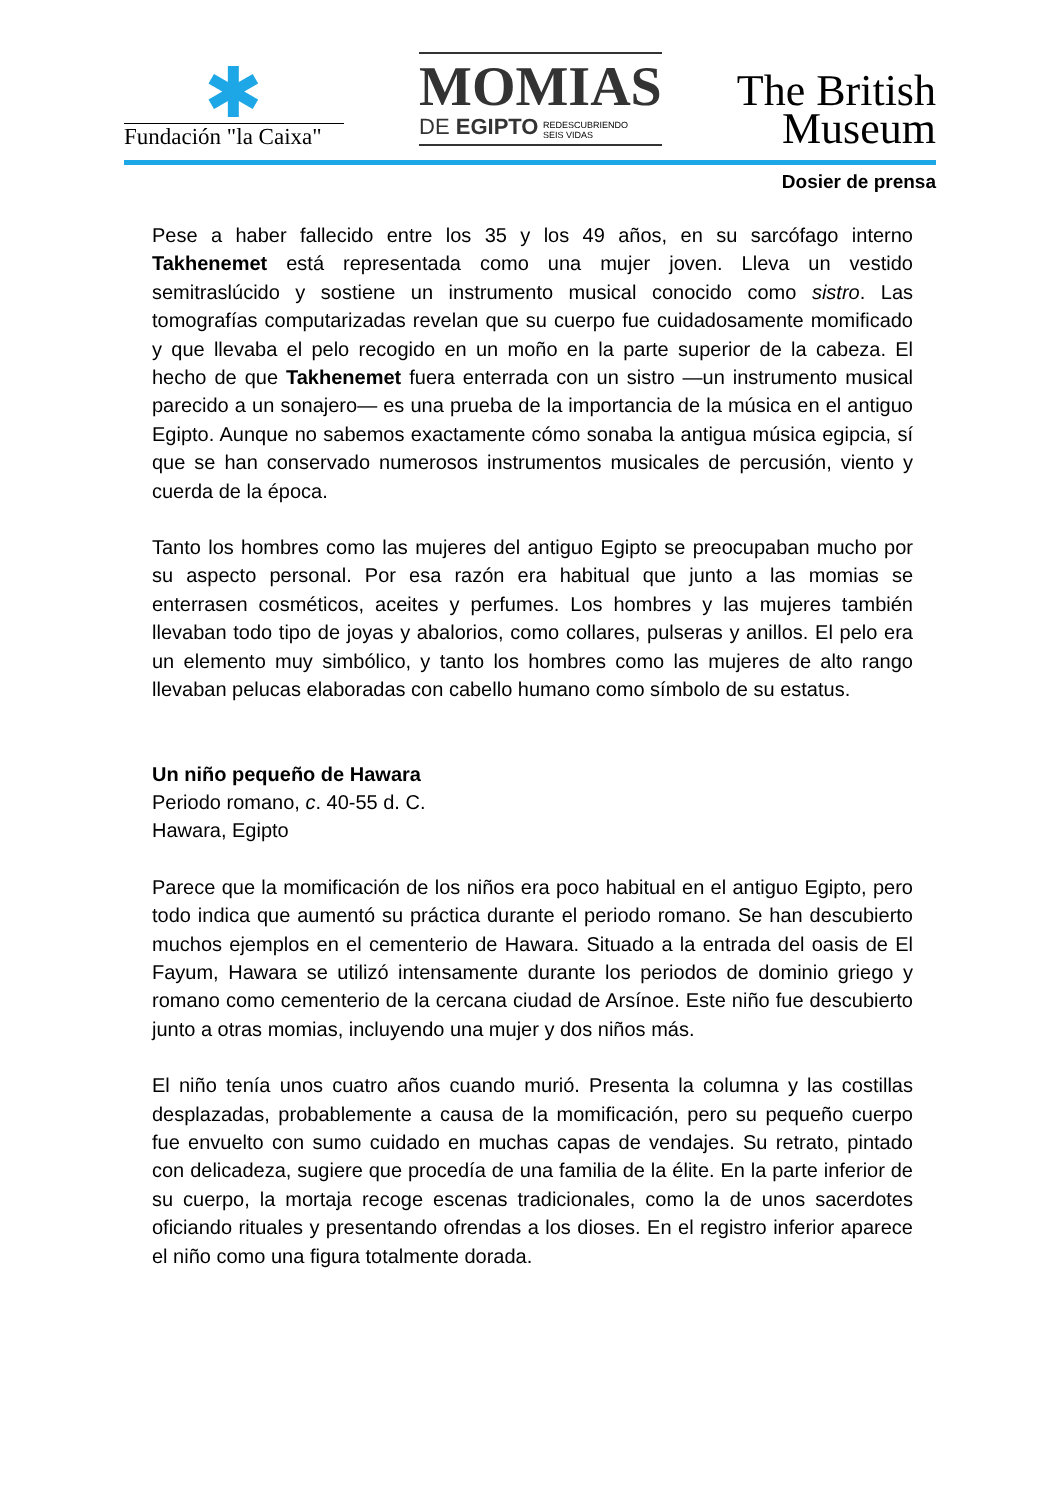✱
Fundación "la Caixa"
MOMIAS
DE EGIPTO REDESCUBRIENDO
SEIS VIDAS
The British
Museum
Dosier de prensa
Pese a haber fallecido entre los 35 y los 49 años, en su sarcófago interno Takhenemet está representada como una mujer joven. Lleva un vestido semitraslúcido y sostiene un instrumento musical conocido como sistro. Las tomografías computarizadas revelan que su cuerpo fue cuidadosamente momificado y que llevaba el pelo recogido en un moño en la parte superior de la cabeza. El hecho de que Takhenemet fuera enterrada con un sistro —un instrumento musical parecido a un sonajero— es una prueba de la importancia de la música en el antiguo Egipto. Aunque no sabemos exactamente cómo sonaba la antigua música egipcia, sí que se han conservado numerosos instrumentos musicales de percusión, viento y cuerda de la época.
Tanto los hombres como las mujeres del antiguo Egipto se preocupaban mucho por su aspecto personal. Por esa razón era habitual que junto a las momias se enterrasen cosméticos, aceites y perfumes. Los hombres y las mujeres también llevaban todo tipo de joyas y abalorios, como collares, pulseras y anillos. El pelo era un elemento muy simbólico, y tanto los hombres como las mujeres de alto rango llevaban pelucas elaboradas con cabello humano como símbolo de su estatus.
Un niño pequeño de Hawara
Periodo romano, c. 40-55 d. C.
Hawara, Egipto
Parece que la momificación de los niños era poco habitual en el antiguo Egipto, pero todo indica que aumentó su práctica durante el periodo romano. Se han descubierto muchos ejemplos en el cementerio de Hawara. Situado a la entrada del oasis de El Fayum, Hawara se utilizó intensamente durante los periodos de dominio griego y romano como cementerio de la cercana ciudad de Arsínoe. Este niño fue descubierto junto a otras momias, incluyendo una mujer y dos niños más.
El niño tenía unos cuatro años cuando murió. Presenta la columna y las costillas desplazadas, probablemente a causa de la momificación, pero su pequeño cuerpo fue envuelto con sumo cuidado en muchas capas de vendajes. Su retrato, pintado con delicadeza, sugiere que procedía de una familia de la élite. En la parte inferior de su cuerpo, la mortaja recoge escenas tradicionales, como la de unos sacerdotes oficiando rituales y presentando ofrendas a los dioses. En el registro inferior aparece el niño como una figura totalmente dorada.